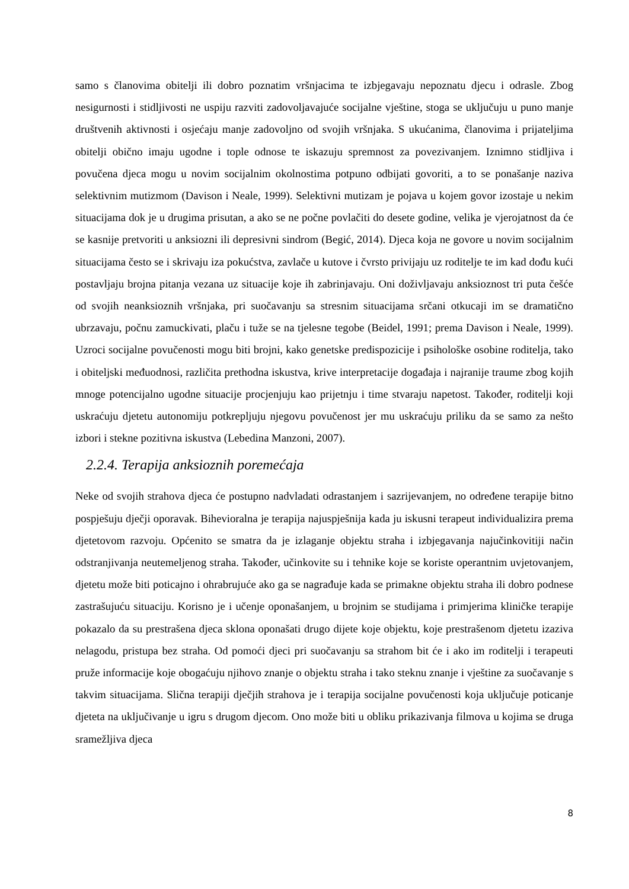samo s članovima obitelji ili dobro poznatim vršnjacima te izbjegavaju nepoznatu djecu i odrasle. Zbog nesigurnosti i stidljivosti ne uspiju razviti zadovoljavajuće socijalne vještine, stoga se uključuju u puno manje društvenih aktivnosti i osjećaju manje zadovoljno od svojih vršnjaka. S ukućanima, članovima i prijateljima obitelji obično imaju ugodne i tople odnose te iskazuju spremnost za povezivanjem. Iznimno stidljiva i povučena djeca mogu u novim socijalnim okolnostima potpuno odbijati govoriti, a to se ponašanje naziva selektivnim mutizmom (Davison i Neale, 1999). Selektivni mutizam je pojava u kojem govor izostaje u nekim situacijama dok je u drugima prisutan, a ako se ne počne povlačiti do desete godine, velika je vjerojatnost da će se kasnije pretvoriti u anksiozni ili depresivni sindrom (Begić, 2014). Djeca koja ne govore u novim socijalnim situacijama često se i skrivaju iza pokućstva, zavlače u kutove i čvrsto privijaju uz roditelje te im kad dođu kući postavljaju brojna pitanja vezana uz situacije koje ih zabrinjavaju. Oni doživljavaju anksioznost tri puta češće od svojih neanksioznih vršnjaka, pri suočavanju sa stresnim situacijama srčani otkucaji im se dramatično ubrzavaju, počnu zamuckivati, plaču i tuže se na tjelesne tegobe (Beidel, 1991; prema Davison i Neale, 1999). Uzroci socijalne povučenosti mogu biti brojni, kako genetske predispozicije i psihološke osobine roditelja, tako i obiteljski međuodnosi, različita prethodna iskustva, krive interpretacije događaja i najranije traume zbog kojih mnoge potencijalno ugodne situacije procjenjuju kao prijetnju i time stvaraju napetost. Također, roditelji koji uskraćuju djetetu autonomiju potkrepljuju njegovu povučenost jer mu uskraćuju priliku da se samo za nešto izbori i stekne pozitivna iskustva (Lebedina Manzoni, 2007).
2.2.4. Terapija anksioznih poremećaja
Neke od svojih strahova djeca će postupno nadvladati odrastanjem i sazrijevanjem, no određene terapije bitno pospješuju dječji oporavak. Bihevioralna je terapija najuspješnija kada ju iskusni terapeut individualizira prema djetetovom razvoju. Općenito se smatra da je izlaganje objektu straha i izbjegavanja najučinkovitiji način odstranjivanja neutemeljenog straha. Također, učinkovite su i tehnike koje se koriste operantnim uvjetovanjem, djetetu može biti poticajno i ohrabrujuće ako ga se nagrađuje kada se primakne objektu straha ili dobro podnese zastrašujuću situaciju. Korisno je i učenje oponašanjem, u brojnim se studijama i primjerima kliničke terapije pokazalo da su prestrašena djeca sklona oponašati drugo dijete koje objektu, koje prestrašenom djetetu izaziva nelagodu, pristupa bez straha. Od pomoći djeci pri suočavanju sa strahom bit će i ako im roditelji i terapeuti pruže informacije koje obogaćuju njihovo znanje o objektu straha i tako steknu znanje i vještine za suočavanje s takvim situacijama. Slična terapiji dječjih strahova je i terapija socijalne povučenosti koja uključuje poticanje djeteta na uključivanje u igru s drugom djecom. Ono može biti u obliku prikazivanja filmova u kojima se druga sramežljiva djeca
8